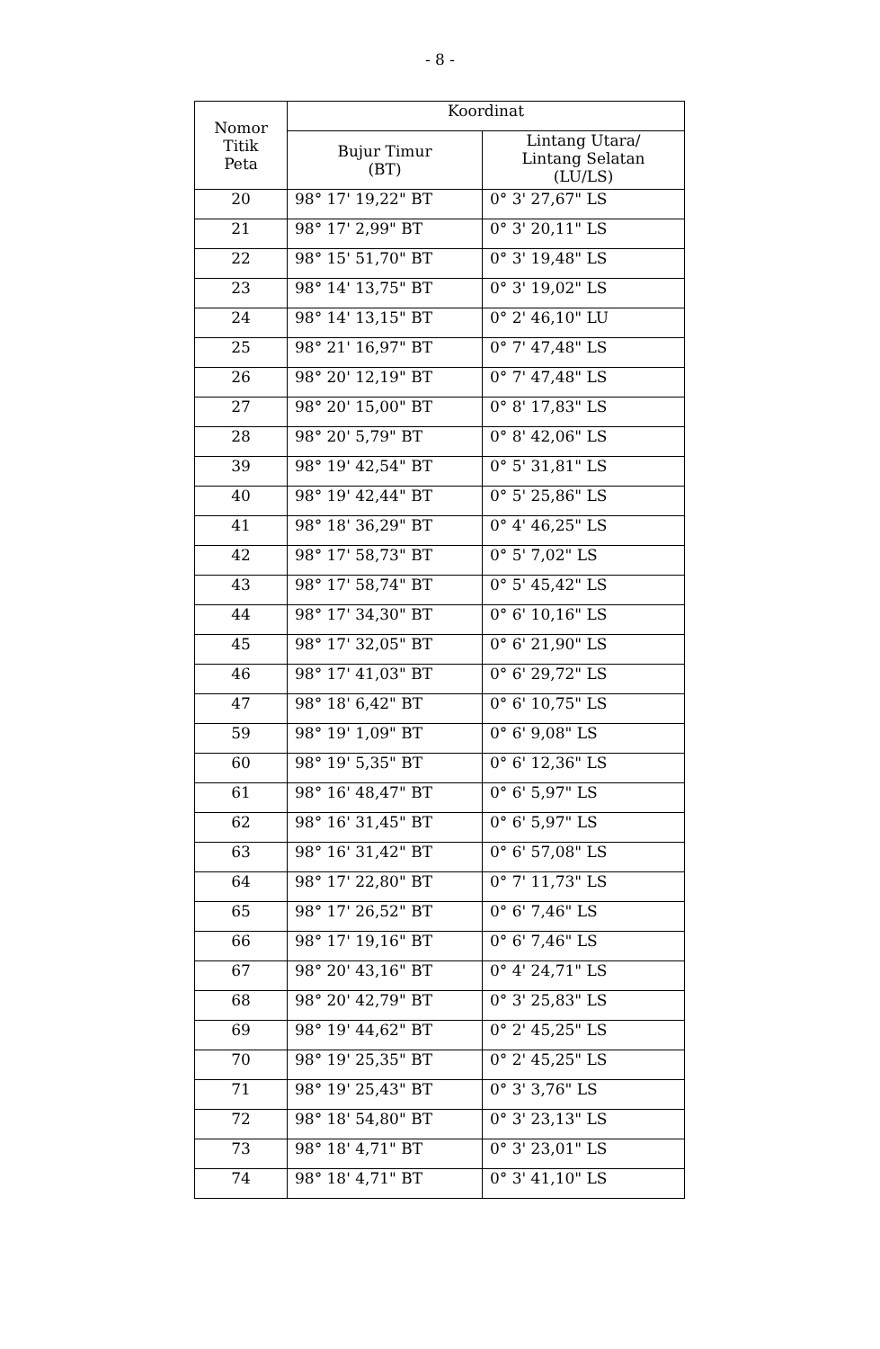- 8 -
| Nomor Titik Peta | Koordinat | |
| --- | --- | --- |
| | Bujur Timur (BT) | Lintang Utara/ Lintang Selatan (LU/LS) |
| 20 | 98° 17' 19,22" BT | 0° 3' 27,67" LS |
| 21 | 98° 17' 2,99" BT | 0° 3' 20,11" LS |
| 22 | 98° 15' 51,70" BT | 0° 3' 19,48" LS |
| 23 | 98° 14' 13,75" BT | 0° 3' 19,02" LS |
| 24 | 98° 14' 13,15" BT | 0° 2' 46,10" LU |
| 25 | 98° 21' 16,97" BT | 0° 7' 47,48" LS |
| 26 | 98° 20' 12,19" BT | 0° 7' 47,48" LS |
| 27 | 98° 20' 15,00" BT | 0° 8' 17,83" LS |
| 28 | 98° 20' 5,79" BT | 0° 8' 42,06" LS |
| 39 | 98° 19' 42,54" BT | 0° 5' 31,81" LS |
| 40 | 98° 19' 42,44" BT | 0° 5' 25,86" LS |
| 41 | 98° 18' 36,29" BT | 0° 4' 46,25" LS |
| 42 | 98° 17' 58,73" BT | 0° 5' 7,02" LS |
| 43 | 98° 17' 58,74" BT | 0° 5' 45,42" LS |
| 44 | 98° 17' 34,30" BT | 0° 6' 10,16" LS |
| 45 | 98° 17' 32,05" BT | 0° 6' 21,90" LS |
| 46 | 98° 17' 41,03" BT | 0° 6' 29,72" LS |
| 47 | 98° 18' 6,42" BT | 0° 6' 10,75" LS |
| 59 | 98° 19' 1,09" BT | 0° 6' 9,08" LS |
| 60 | 98° 19' 5,35" BT | 0° 6' 12,36" LS |
| 61 | 98° 16' 48,47" BT | 0° 6' 5,97" LS |
| 62 | 98° 16' 31,45" BT | 0° 6' 5,97" LS |
| 63 | 98° 16' 31,42" BT | 0° 6' 57,08" LS |
| 64 | 98° 17' 22,80" BT | 0° 7' 11,73" LS |
| 65 | 98° 17' 26,52" BT | 0° 6' 7,46" LS |
| 66 | 98° 17' 19,16" BT | 0° 6' 7,46" LS |
| 67 | 98° 20' 43,16" BT | 0° 4' 24,71" LS |
| 68 | 98° 20' 42,79" BT | 0° 3' 25,83" LS |
| 69 | 98° 19' 44,62" BT | 0° 2' 45,25" LS |
| 70 | 98° 19' 25,35" BT | 0° 2' 45,25" LS |
| 71 | 98° 19' 25,43" BT | 0° 3' 3,76" LS |
| 72 | 98° 18' 54,80" BT | 0° 3' 23,13" LS |
| 73 | 98° 18' 4,71" BT | 0° 3' 23,01" LS |
| 74 | 98° 18' 4,71" BT | 0° 3' 41,10" LS |